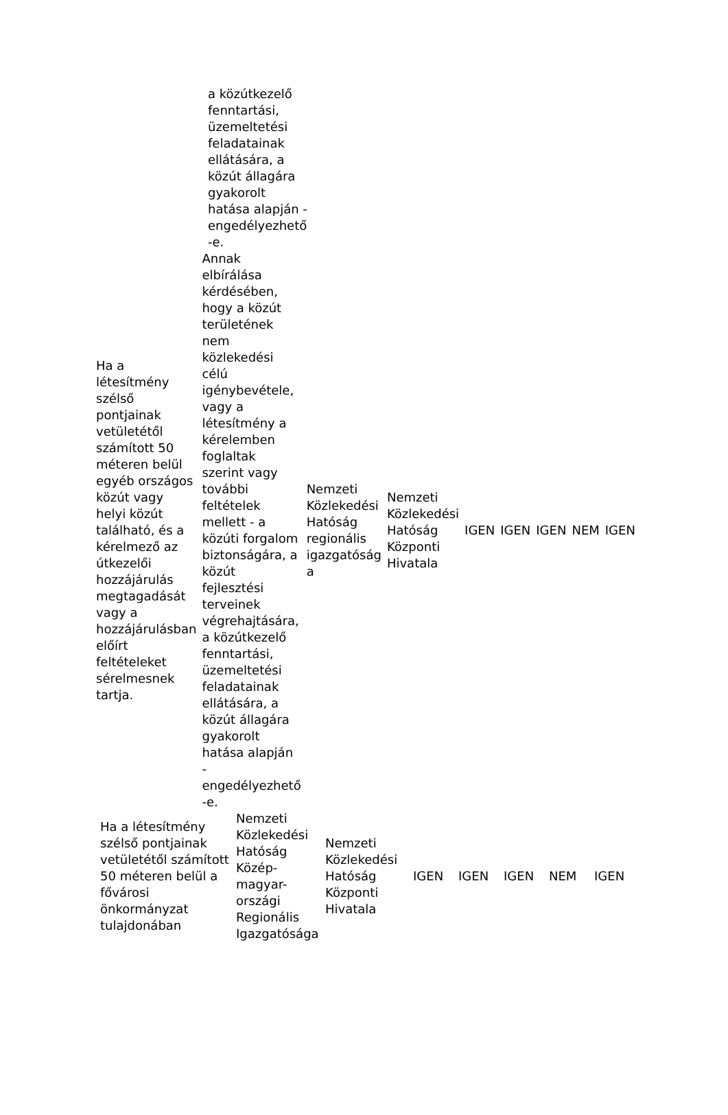a közútkezelő fenntartási, üzemeltetési feladatainak ellátására, a közút állagára gyakorolt hatása alapján - engedélyezhető -e.
| Ha a létesítmény szélső pontjainak vetületétől számított 50 méteren belül egyéb országos közút vagy helyi közút található, és a kérelmező az útkezelői hozzájárulás megtagadását vagy a hozzájárulásban előírt feltételeket sérelmesnek tartja. | Annak elbírálása kérdésében, hogy a közút területének nem közlekedési célú igénybevétele, vagy a létesítmény a kérelemben foglaltak szerint vagy további feltételek mellett - a közúti forgalom biztonságára, a közút fejlesztési terveinek végrehajtására, a közútkezelő fenntartási, üzemeltetési feladatainak ellátására, a közút állagára gyakorolt hatása alapján - engedélyezhető -e. | Nemzeti Közlekedési Hatóság regionális igazgatóság a | Nemzeti Közlekedési Hatóság Központi Hivatala | IGEN | IGEN | IGEN | NEM | IGEN |
| Ha a létesítmény szélső pontjainak vetületétől számított 50 méteren belül a fővárosi önkormányzat tulajdonában | Nemzeti Közlekedési Hatóság Közép-magyar-országi Regionális Igazgatósága | Nemzeti Közlekedési Hatóság Központi Hivatala | IGEN | IGEN | IGEN | NEM | IGEN |